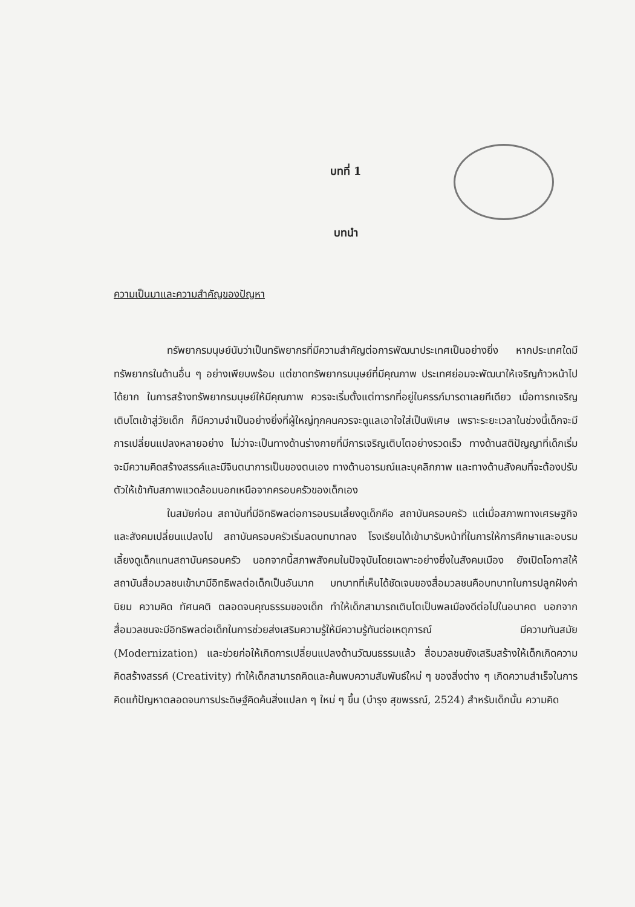บทที่ 1
บทนำ
ความเป็นมาและความสำคัญของปัญหา
ทรัพยากรมนุษย์นับว่าเป็นทรัพยากรที่มีความสำคัญต่อการพัฒนาประเทศเป็นอย่างยิ่ง หากประเทศใดมีทรัพยากรในด้านอื่น ๆ อย่างเพียบพร้อม แต่ขาดทรัพยากรมนุษย์ที่มีคุณภาพ ประเทศย่อมจะพัฒนาให้เจริญก้าวหน้าไปได้ยาก ในการสร้างทรัพยากรมนุษย์ให้มีคุณภาพ ควรจะเริ่มตั้งแต่ทารกที่อยู่ในครรภ์มารดาเลยทีเดียว เมื่อทารกเจริญเติบโตเข้าสู่วัยเด็ก ก็มีความจำเป็นอย่างยิ่งที่ผู้ใหญ่ทุกคนควรจะดูแลเอาใจใส่เป็นพิเศษ เพราะระยะเวลาในช่วงนี้เด็กจะมีการเปลี่ยนแปลงหลายอย่าง ไม่ว่าจะเป็นทางด้านร่างกายที่มีการเจริญเติบโตอย่างรวดเร็ว ทางด้านสติปัญญาที่เด็กเริ่มจะมีความคิดสร้างสรรค์และมีจินตนาการเป็นของตนเอง ทางด้านอารมณ์และบุคลิกภาพ และทางด้านสังคมที่จะต้องปรับตัวให้เข้ากับสภาพแวดล้อมนอกเหนือจากครอบครัวของเด็กเอง
ในสมัยก่อน สถาบันที่มีอิทธิพลต่อการอบรมเลี้ยงดูเด็กคือ สถาบันครอบครัว แต่เมื่อสภาพทางเศรษฐกิจและสังคมเปลี่ยนแปลงไป สถาบันครอบครัวเริ่มลดบทบาทลง โรงเรียนได้เข้ามารับหน้าที่ในการให้การศึกษาและอบรมเลี้ยงดูเด็กแทนสถาบันครอบครัว นอกจากนี้สภาพสังคมในปัจจุบันโดยเฉพาะอย่างยิ่งในสังคมเมือง ยังเปิดโอกาสให้สถาบันสื่อมวลชนเข้ามามีอิทธิพลต่อเด็กเป็นอันมาก บทบาทที่เห็นได้ชัดเจนของสื่อมวลชนคือบทบาทในการปลูกฝังค่านิยม ความคิด ทัศนคติ ตลอดจนคุณธรรมของเด็ก ทำให้เด็กสามารถเติบโตเป็นพลเมืองดีต่อไปในอนาคต นอกจากสื่อมวลชนจะมีอิทธิพลต่อเด็กในการช่วยส่งเสริมความรู้ให้มีความรู้ทันต่อเหตุการณ์ มีความทันสมัย (Modernization) และช่วยก่อให้เกิดการเปลี่ยนแปลงด้านวัฒนธรรมแล้ว สื่อมวลชนยังเสริมสร้างให้เด็กเกิดความคิดสร้างสรรค์ (Creativity) ทำให้เด็กสามารถคิดและค้นพบความสัมพันธ์ใหม่ ๆ ของสิ่งต่าง ๆ เกิดความสำเร็จในการคิดแก้ปัญหาตลอดจนการประดิษฐ์คิดค้นสิ่งแปลก ๆ ใหม่ ๆ ขึ้น (บำรุง สุขพรรณ์, 2524) สำหรับเด็กนั้น ความคิด